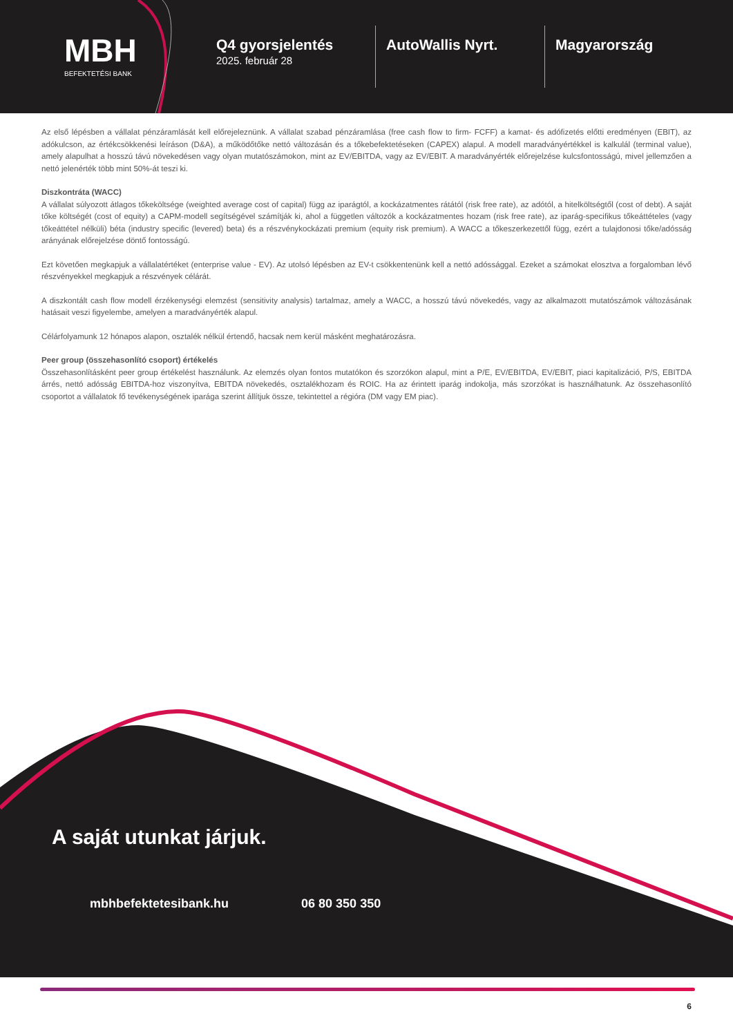MBH
BEFEKTETÉSI BANK
Q4 gyorsjelentés
2025. február 28
AutoWallis Nyrt. Magyarország
Az első lépésben a vállalat pénzáramlását kell előrejeleznünk. A vállalat szabad pénzáramlása (free cash flow to firm- FCFF) a kamat- és adófizetés előtti eredményen (EBIT), az adókulcson, az értékcsökkenési leíráson (D&A), a működőtőke nettó változásán és a tőkebefektetéseken (CAPEX) alapul. A modell maradványértékkel is kalkulál (terminal value), amely alapulhat a hosszú távú növekedésen vagy olyan mutatószámokon, mint az EV/EBITDA, vagy az EV/EBIT. A maradványérték előrejelzése kulcsfontosságú, mivel jellemzően a nettó jelenérték több mint 50%-át teszi ki.
Diszkontráta (WACC)
A vállalat súlyozott átlagos tőkeköltsége (weighted average cost of capital) függ az iparágtól, a kockázatmentes rátától (risk free rate), az adótól, a hitelköltségtől (cost of debt). A saját tőke költségét (cost of equity) a CAPM-modell segítségével számítják ki, ahol a független változók a kockázatmentes hozam (risk free rate), az iparág-specifikus tőkeáttételes (vagy tőkeáttétel nélküli) béta (industry specific (levered) beta) és a részvénykockázati premium (equity risk premium). A WACC a tőkeszerkezettől függ, ezért a tulajdonosi tőke/adósság arányának előrejelzése döntő fontosságú.
Ezt követően megkapjuk a vállalatértéket (enterprise value - EV). Az utolsó lépésben az EV-t csökkentenünk kell a nettó adóssággal. Ezeket a számokat elosztva a forgalomban lévő részvényekkel megkapjuk a részvények célárát.
A diszkontált cash flow modell érzékenységi elemzést (sensitivity analysis) tartalmaz, amely a WACC, a hosszú távú növekedés, vagy az alkalmazott mutatószámok változásának hatásait veszi figyelembe, amelyen a maradványérték alapul.
Célárfolyamunk 12 hónapos alapon, osztalék nélkül értendő, hacsak nem kerül másként meghatározásra.
Peer group (összehasonlító csoport) értékelés
Összehasonlításként peer group értékelést használunk. Az elemzés olyan fontos mutatókon és szorzókon alapul, mint a P/E, EV/EBITDA, EV/EBIT, piaci kapitalizáció, P/S, EBITDA árrés, nettó adósság EBITDA-hoz viszonyítva, EBITDA növekedés, osztalékhozam és ROIC. Ha az érintett iparág indokolja, más szorzókat is használhatunk. Az összehasonlító csoportot a vállalatok fő tevékenységének iparága szerint állítjuk össze, tekintettel a régióra (DM vagy EM piac).
A saját utunkat járjuk.
mbhbefektetesibank.hu 06 80 350 350
6